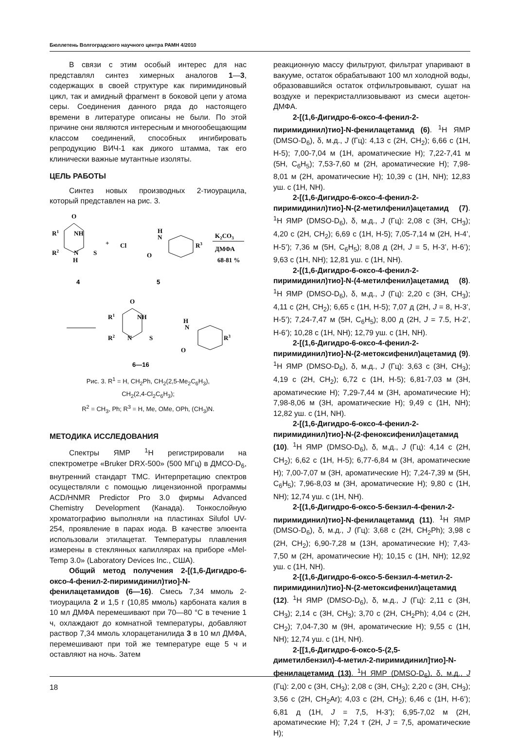Бюллетень Волгоградского научного центра РАМН 4/2010
В связи с этим особый интерес для нас представлял синтез химерных аналогов 1—3, содержащих в своей структуре как пиримидиновый цикл, так и амидный фрагмент в боковой цепи у атома серы. Соединения данного ряда до настоящего времени в литературе описаны не были. По этой причине они являются интересным и многообещающим классом соединений, способных ингибировать репродукцию ВИЧ-1 как дикого штамма, так его клинически важные мутантные изоляты.
ЦЕЛЬ РАБОТЫ
Синтез новых производных 2-тиоурацила, который представлен на рис. 3.
O
R1
NH
R2
N
H
S
+
Cl
O
H
N
R3
K2CO3
ДМФА
68-81 %
4
5
O
R1
NH
R2
N
S
O
H
N
R3
6—16
Рис. 3. R<sup>1</sup> = H, CH<sub>2</sub>Ph, CH<sub>2</sub>(2,5-Me<sub>2</sub>C<sub>6</sub>H<sub>3</sub>),
CH<sub>2</sub>(2,4-Cl<sub>2</sub>C<sub>6</sub>H<sub>3</sub>);
R<sup>2</sup> = CH<sub>3</sub>, Ph; R<sup>3</sup> = H, Me, OMe, OPh, (CH<sub>3</sub>)N.
МЕТОДИКА ИССЛЕДОВАНИЯ
Спектры ЯМР <sup>1</sup>Н регистрировали на спектрометре «Bruker DRX-500» (500 МГц) в ДМСО-D<sub>6</sub>, внутренний стандарт ТМС. Интерпретацию спектров осуществляли с помощью лицензионной программы ACD/HNMR Predictor Pro 3.0 фирмы Advanced Chemistry Development (Канада). Тонкослойную хроматографию выполняли на пластинах Silufol UV-254, проявление в парах иода. В качестве элюента использовали этилацетат. Температуры плавления измерены в стеклянных капиллярах на приборе «Mel-Temp 3.0» (Laboratory Devices Inc., США).
Общий метод получения 2-[(1,6-Дигидро-6-оксо-4-фенил-2-пиримидинил)тио]-N-фенилацетамидов (6—16). Смесь 7,34 ммоль 2-тиоурацила 2 и 1,5 г (10,85 ммоль) карбоната калия в 10 мл ДМФА перемешивают при 70—80 °С в течение 1 ч, охлаждают до комнатной температуры, добавляют раствор 7,34 ммоль хлорацетанилида 3 в 10 мл ДМФА, перемешивают при той же температуре еще 5 ч и оставляют на ночь. Затем
реакционную массу фильтруют, фильтрат упаривают в вакууме, остаток обрабатывают 100 мл холодной воды, образовавшийся остаток отфильтровывают, сушат на воздухе и перекристаллизовывают из смеси ацетон-ДМФА.
2-[(1,6-Дигидро-6-оксо-4-фенил-2-пиримидинил)тио]-N-фенилацетамид (6). <sup>1</sup>Н ЯМР (DMSO-D<sub>6</sub>), δ, м.д., J (Гц): 4,13 с (2Н, CH<sub>2</sub>); 6,66 с (1Н, Н-5); 7,00-7,04 м (1Н, ароматические Н); 7,22-7,41 м (5Н, C<sub>6</sub>H<sub>5</sub>); 7,53-7,60 м (2Н, ароматические Н); 7,98-8,01 м (2Н, ароматические Н); 10,39 с (1Н, NH); 12,83 уш. с (1Н, NH).
2-[(1,6-Дигидро-6-оксо-4-фенил-2-пиримидинил)тио]-N-(2-метилфенил)ацетамид (7). <sup>1</sup>Н ЯМР (DMSO-D<sub>6</sub>), δ, м.д., J (Гц): 2,08 с (3Н, CH<sub>3</sub>); 4,20 с (2Н, CH<sub>2</sub>); 6,69 с (1Н, Н-5); 7,05-7,14 м (2Н, Н-4’, Н-5’); 7,36 м (5Н, C<sub>6</sub>H<sub>5</sub>); 8,08 д (2Н, J = 5, Н-3’, Н-6’); 9,63 с (1Н, NH); 12,81 уш. с (1Н, NH).
2-[(1,6-Дигидро-6-оксо-4-фенил-2-пиримидинил)тио]-N-(4-метилфенил)ацетамид (8). <sup>1</sup>Н ЯМР (DMSO-D<sub>6</sub>), δ, м.д., J (Гц): 2,20 с (3Н, CH<sub>3</sub>); 4,11 с (2Н, CH<sub>2</sub>); 6,65 с (1Н, Н-5); 7,07 д (2Н, J = 8, Н-3’, Н-5’); 7,24-7,47 м (5Н, C<sub>6</sub>H<sub>5</sub>); 8,00 д (2Н, J = 7.5, Н-2’, Н-6’); 10,28 с (1Н, NH); 12,79 уш. с (1Н, NH).
2-[(1,6-Дигидро-6-оксо-4-фенил-2-пиримидинил)тио]-N-(2-метоксифенил)ацетамид (9). <sup>1</sup>Н ЯМР (DMSO-D<sub>6</sub>), δ, м.д., J (Гц): 3,63 с (3Н, CH<sub>3</sub>); 4,19 с (2Н, CH<sub>2</sub>); 6,72 с (1Н, Н-5); 6,81-7,03 м (3Н, ароматические Н); 7,29-7,44 м (3Н, ароматические Н); 7,98-8,06 м (3Н, ароматические Н); 9,49 с (1Н, NH); 12,82 уш. с (1Н, NH).
2-[(1,6-Дигидро-6-оксо-4-фенил-2-пиримидинил)тио]-N-(2-феноксифенил)ацетамид (10). <sup>1</sup>Н ЯМР (DMSO-D<sub>6</sub>), δ, м.д., J (Гц): 4,14 с (2Н, CH<sub>2</sub>); 6,62 с (1Н, Н-5); 6,77-6,84 м (3Н, ароматические Н); 7,00-7,07 м (3Н, ароматические Н); 7,24-7,39 м (5Н, C<sub>6</sub>H<sub>5</sub>); 7,96-8,03 м (3Н, ароматические Н); 9,80 с (1Н, NH); 12,74 уш. с (1Н, NH).
2-[(1,6-Дигидро-6-оксо-5-бензил-4-фенил-2-пиримидинил)тио]-N-фенилацетамид (11). <sup>1</sup>Н ЯМР (DMSO-D<sub>6</sub>), δ, м.д., J (Гц): 3,68 с (2Н, CH<sub>2</sub>Ph); 3,98 с (2Н, CH<sub>2</sub>); 6,90-7,28 м (13Н, ароматические Н); 7,43-7,50 м (2Н, ароматические Н); 10,15 с (1Н, NH); 12,92 уш. с (1Н, NH).
2-[(1,6-Дигидро-6-оксо-5-бензил-4-метил-2-пиримидинил)тио]-N-(2-метоксифенил)ацетамид (12). <sup>1</sup>Н ЯМР (DMSO-D<sub>6</sub>), δ, м.д., J (Гц): 2,11 с (3Н, CH<sub>3</sub>); 2,14 с (3Н, CH<sub>3</sub>); 3,70 с (2Н, CH<sub>2</sub>Ph); 4,04 с (2Н, CH<sub>2</sub>); 7,04-7,30 м (9Н, ароматические Н); 9,55 с (1Н, NH); 12,74 уш. с (1Н, NH).
2-[[1,6-Дигидро-6-оксо-5-(2,5-диметилбензил)-4-метил-2-пиримидинил]тио]-N-фенилацетамид (13). <sup>1</sup>Н ЯМР (DMSO-D<sub>6</sub>), δ, м.д., J (Гц): 2,00 с (3Н, CH<sub>3</sub>); 2,08 с (3Н, CH<sub>3</sub>); 2,20 с (3Н, CH<sub>3</sub>); 3,56 с (2Н, CH<sub>2</sub>Ar); 4,03 с (2Н, CH<sub>2</sub>); 6,46 с (1Н, Н-6’); 6,81 д (1Н, J = 7,5, Н-3’); 6,95-7,02 м (2Н, ароматические Н); 7,24 т (2Н, J = 7,5, ароматические Н);
18